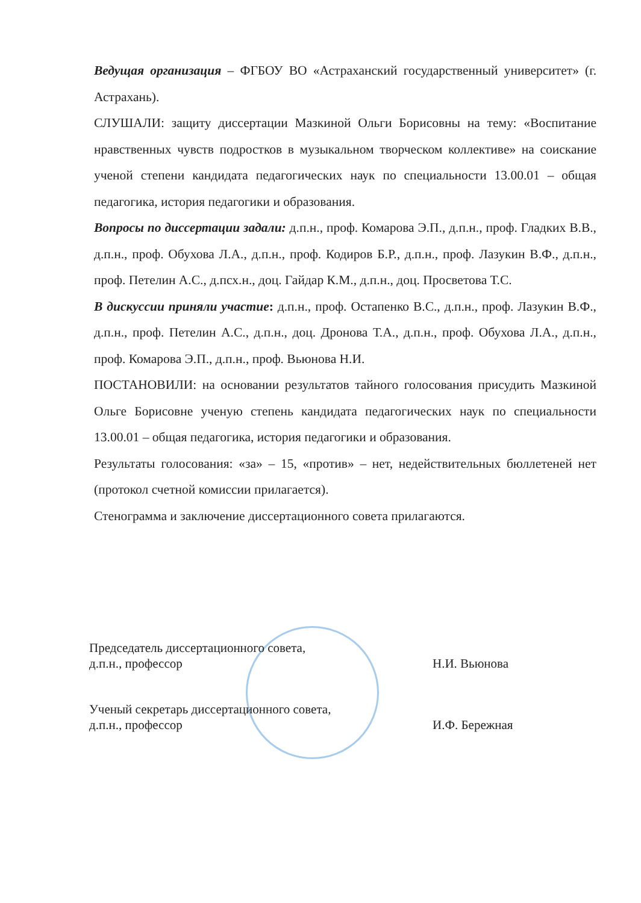Ведущая организация – ФГБОУ ВО «Астраханский государственный университет» (г. Астрахань).
СЛУШАЛИ: защиту диссертации Мазкиной Ольги Борисовны на тему: «Воспитание нравственных чувств подростков в музыкальном творческом коллективе» на соискание ученой степени кандидата педагогических наук по специальности 13.00.01 – общая педагогика, история педагогики и образования.
Вопросы по диссертации задали: д.п.н., проф. Комарова Э.П., д.п.н., проф. Гладких В.В., д.п.н., проф. Обухова Л.А., д.п.н., проф. Кодиров Б.Р., д.п.н., проф. Лазукин В.Ф., д.п.н., проф. Петелин А.С., д.псх.н., доц. Гайдар К.М., д.п.н., доц. Просветова Т.С.
В дискуссии приняли участие: д.п.н., проф. Остапенко В.С., д.п.н., проф. Лазукин В.Ф., д.п.н., проф. Петелин А.С., д.п.н., доц. Дронова Т.А., д.п.н., проф. Обухова Л.А., д.п.н., проф. Комарова Э.П., д.п.н., проф. Вьюнова Н.И.
ПОСТАНОВИЛИ: на основании результатов тайного голосования присудить Мазкиной Ольге Борисовне ученую степень кандидата педагогических наук по специальности 13.00.01 – общая педагогика, история педагогики и образования.
Результаты голосования: «за» – 15, «против» – нет, недействительных бюллетеней нет (протокол счетной комиссии прилагается).
Стенограмма и заключение диссертационного совета прилагаются.
Председатель диссертационного совета,
д.п.н., профессор
Н.И. Вьюнова
Ученый секретарь диссертационного совета,
д.п.н., профессор
И.Ф. Бережная